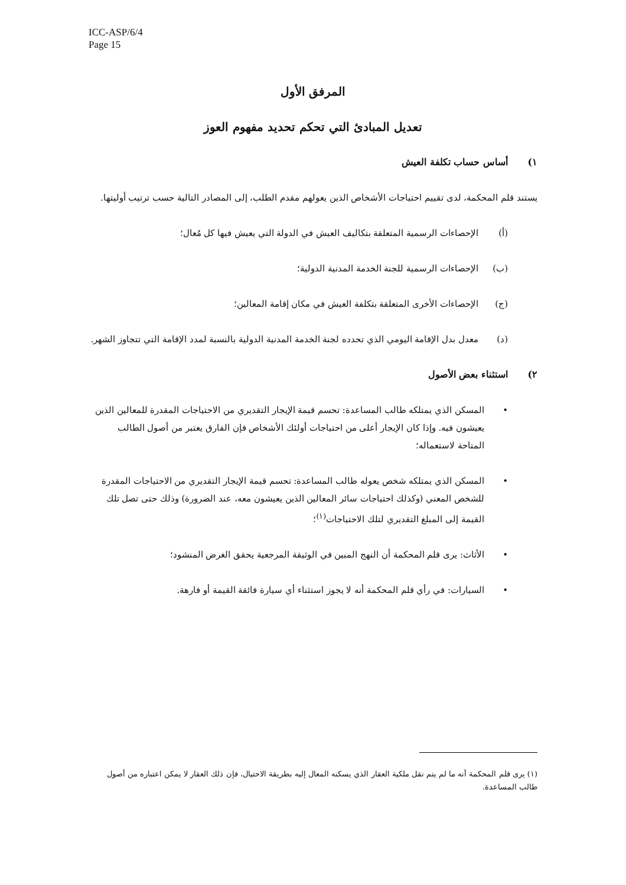ICC-ASP/6/4
Page 15
المرفق الأول
تعديل المبادئ التي تحكم تحديد مفهوم العوز
١) أساس حساب تكلفة العيش
يستند قلم المحكمة، لدى تقييم احتياجات الأشخاص الذين يعولهم مقدم الطلب، إلى المصادر التالية حسب ترتيب أوليتها.
(أ) الإحصاءات الرسمية المتعلقة بتكاليف العيش في الدولة التي يعيش فيها كل مُعال؛
(ب) الإحصاءات الرسمية للجنة الخدمة المدنية الدولية؛
(ج) الإحصاءات الأخرى المتعلقة بتكلفة العيش في مكان إقامة المعالين؛
(د) معدل بدل الإقامة اليومي الذي تحدده لجنة الخدمة المدنية الدولية بالنسبة لمدد الإقامة التي تتجاوز الشهر.
٢) استثناء بعض الأصول
• المسكن الذي يمتلكه طالب المساعدة: تحسم قيمة الإيجار التقديري من الاحتياجات المقدرة للمعالين الذين يعيشون فيه. وإذا كان الإيجار أعلى من احتياجات أولئك الأشخاص فإن الفارق يعتبر من أصول الطالب المتاحة لاستعماله؛
• المسكن الذي يمتلكه شخص يعوله طالب المساعدة: تحسم قيمة الإيجار التقديري من الاحتياجات المقدرة للشخص المعني (وكذلك احتياجات سائر المعالين الذين يعيشون معه، عند الضرورة) وذلك حتى تصل تلك القيمة إلى المبلغ التقديري لتلك الاحتياجات<sup>(١)</sup>؛
• الأثاث: يرى قلم المحكمة أن النهج المبين في الوثيقة المرجعية يحقق الغرض المنشود؛
• السيارات: في رأي قلم المحكمة أنه لا يجوز استثناء أي سيارة فائقة القيمة أو فارهة.
(١) يرى قلم المحكمة أنه ما لم يتم نقل ملكية العقار الذي يسكنه المعال إليه بطريقة الاحتيال، فإن ذلك العقار لا يمكن اعتباره من أصول طالب المساعدة.